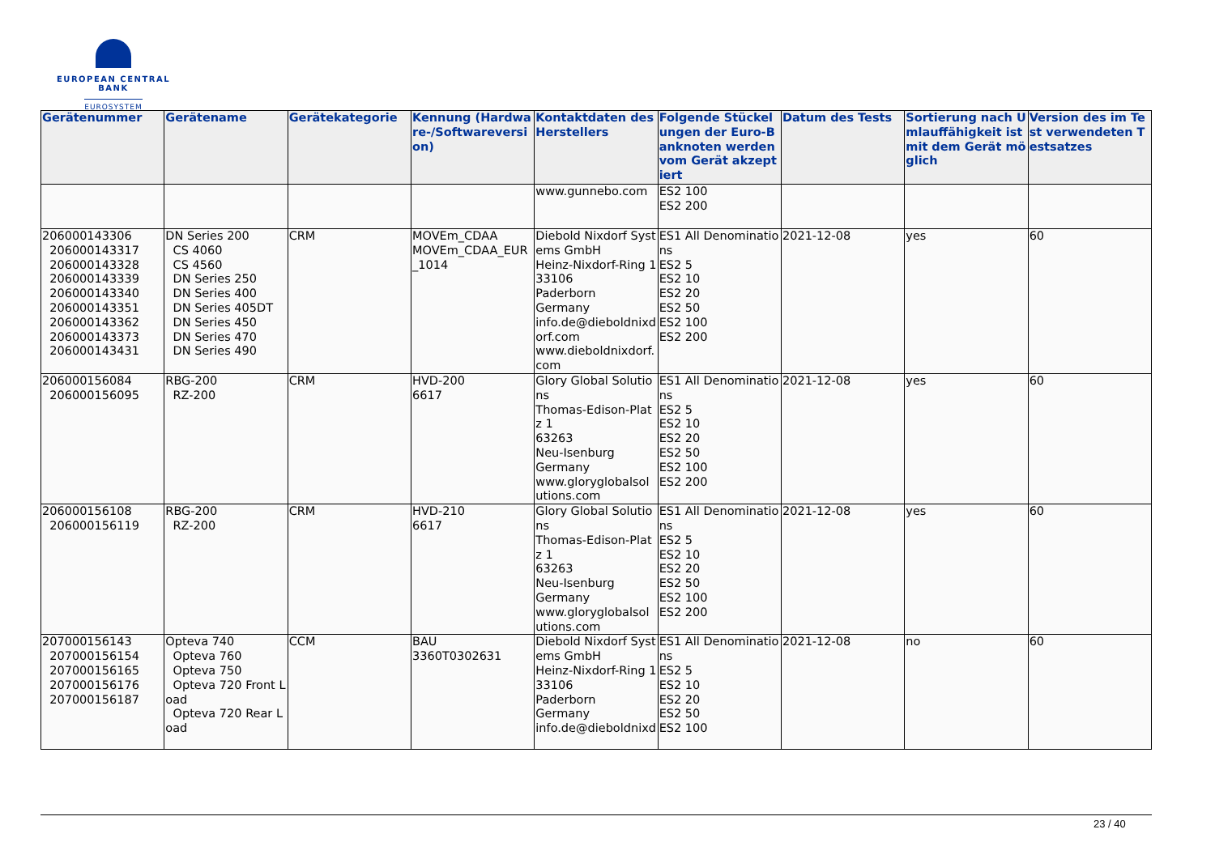EUROPEAN CENTRAL BANK
EUROSYSTEM
| Gerätenummer | Gerätename | Gerätekategorie | Kennung (Hardware-/Softwareversion) | Kontaktdaten des Herstellers | Folgende Stückelungen der Euro-Banknoten werden vom Gerät akzeptiert | Datum des Tests | Sortierung nach Umlauffähigkeit ist mit dem Gerät möglich | Version des im Test verwendeten Testsatzes |
| --- | --- | --- | --- | --- | --- | --- | --- | --- |
| | | | | www.gunnebo.com | ES2 100 ES2 200 | | | |
| 206000143306 206000143317 206000143328 206000143339 206000143340 206000143351 206000143362 206000143373 206000143431 | DN Series 200 CS 4060 CS 4560 DN Series 250 DN Series 400 DN Series 405DT DN Series 450 DN Series 470 DN Series 490 | CRM | MOVEm_CDAA MOVEm_CDAA_EUR_1014 | Diebold Nixdorf Systems GmbH Heinz-Nixdorf-Ring 1 33106 Paderborn Germany info.de@dieboldnixdorf.com www.dieboldnixdorf.com | ES1 All Denominations ES2 5 ES2 10 ES2 20 ES2 50 ES2 100 ES2 200 | 2021-12-08 | yes | 60 |
| 206000156084 206000156095 | RBG-200 RZ-200 | CRM | HVD-200 6617 | Glory Global Solutions Thomas-Edison-Platz 1 63263 Neu-Isenburg Germany www.gloryglobalsolutions.com | ES1 All Denominations ES2 5 ES2 10 ES2 20 ES2 50 ES2 100 ES2 200 | 2021-12-08 | yes | 60 |
| 206000156108 206000156119 | RBG-200 RZ-200 | CRM | HVD-210 6617 | Glory Global Solutions Thomas-Edison-Platz 1 63263 Neu-Isenburg Germany www.gloryglobalsolutions.com | ES1 All Denominations ES2 5 ES2 10 ES2 20 ES2 50 ES2 100 ES2 200 | 2021-12-08 | yes | 60 |
| 207000156143 207000156154 207000156165 207000156176 207000156187 | Opteva 740 Opteva 760 Opteva 750 Opteva 720 Front Load Opteva 720 Rear Load | CCM | BAU 3360T0302631 | Diebold Nixdorf Systems GmbH Heinz-Nixdorf-Ring 1 33106 Paderborn Germany info.de@dieboldnixd | ES1 All Denominations ES2 5 ES2 10 ES2 20 ES2 50 ES2 100 | 2021-12-08 | no | 60 |
23 / 40